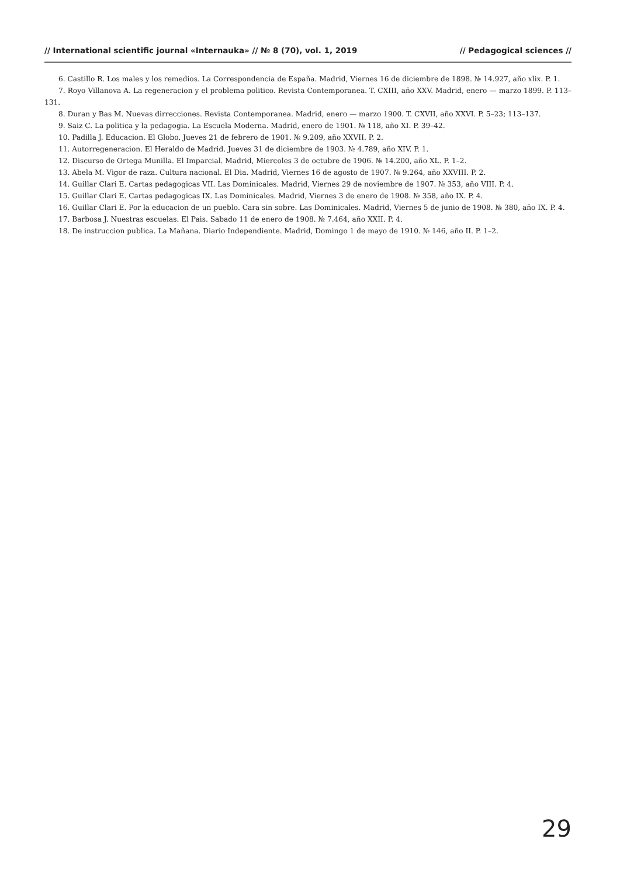// International scientific journal «Internauka» // № 8 (70), vol. 1, 2019 // Pedagogical sciences //
6. Castillo R. Los males y los remedios. La Correspondencia de España. Madrid, Viernes 16 de diciembre de 1898. № 14.927, año xlix. P. 1.
7. Royo Villanova A. La regeneracion y el problema politico. Revista Contemporanea. T. CXIII, año XXV. Madrid, enero — marzo 1899. P. 113–131.
8. Duran y Bas M. Nuevas dirrecciones. Revista Contemporanea. Madrid, enero — marzo 1900. T. CXVII, año XXVI. P. 5–23; 113–137.
9. Saiz C. La politica y la pedagogia. La Escuela Moderna. Madrid, enero de 1901. № 118, año XI. P. 39–42.
10. Padilla J. Educacion. El Globo. Jueves 21 de febrero de 1901. № 9.209, año XXVII. P. 2.
11. Autorregeneracion. El Heraldo de Madrid. Jueves 31 de diciembre de 1903. № 4.789, año XIV. P. 1.
12. Discurso de Ortega Munilla. El Imparcial. Madrid, Miercoles 3 de octubre de 1906. № 14.200, año XL. P. 1–2.
13. Abela M. Vigor de raza. Cultura nacional. El Dia. Madrid, Viernes 16 de agosto de 1907. № 9.264, año XXVIII. P. 2.
14. Guillar Clari E. Cartas pedagogicas VII. Las Dominicales. Madrid, Viernes 29 de noviembre de 1907. № 353, año VIII. P. 4.
15. Guillar Clari E. Cartas pedagogicas IX. Las Dominicales. Madrid, Viernes 3 de enero de 1908. № 358, año IX. P. 4.
16. Guillar Clari E. Por la educacion de un pueblo. Cara sin sobre. Las Dominicales. Madrid, Viernes 5 de junio de 1908. № 380, año IX. P. 4.
17. Barbosa J. Nuestras escuelas. El Pais. Sabado 11 de enero de 1908. № 7.464, año XXII. P. 4.
18. De instruccion publica. La Mañana. Diario Independiente. Madrid, Domingo 1 de mayo de 1910. № 146, año II. P. 1–2.
29